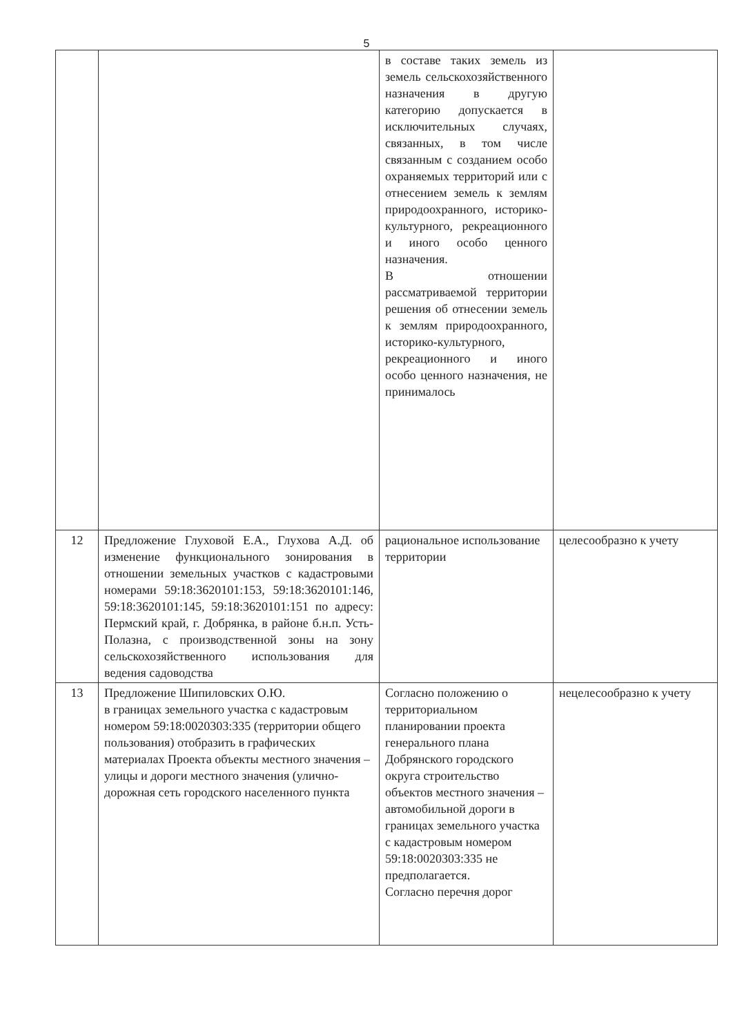5
| | | в составе таких земель из земель сельскохозяйственного назначения в другую категорию допускается в исключительных случаях, связанных, в том числе связанным с созданием особо охраняемых территорий или с отнесением земель к землям природоохранного, историко-культурного, рекреационного и иного особо ценного назначения. В отношении рассматриваемой территории решения об отнесении земель к землям природоохранного, историко-культурного, рекреационного и иного особо ценного назначения, не принималось | |
| 12 | Предложение Глуховой Е.А., Глухова А.Д. об изменение функционального зонирования в отношении земельных участков с кадастровыми номерами 59:18:3620101:153, 59:18:3620101:146, 59:18:3620101:145, 59:18:3620101:151 по адресу: Пермский край, г. Добрянка, в районе б.н.п. Усть-Полазна, с производственной зоны на зону сельскохозяйственного использования для ведения садоводства | рациональное использование территории | целесообразно к учету |
| 13 | Предложение Шипиловских О.Ю. в границах земельного участка с кадастровым номером 59:18:0020303:335 (территории общего пользования) отобразить в графических материалах Проекта объекты местного значения – улицы и дороги местного значения (улично-дорожная сеть городского населенного пункта | Согласно положению о территориальном планировании проекта генерального плана Добрянского городского округа строительство объектов местного значения – автомобильной дороги в границах земельного участка с кадастровым номером 59:18:0020303:335 не предполагается. Согласно перечня дорог | нецелесообразно к учету |